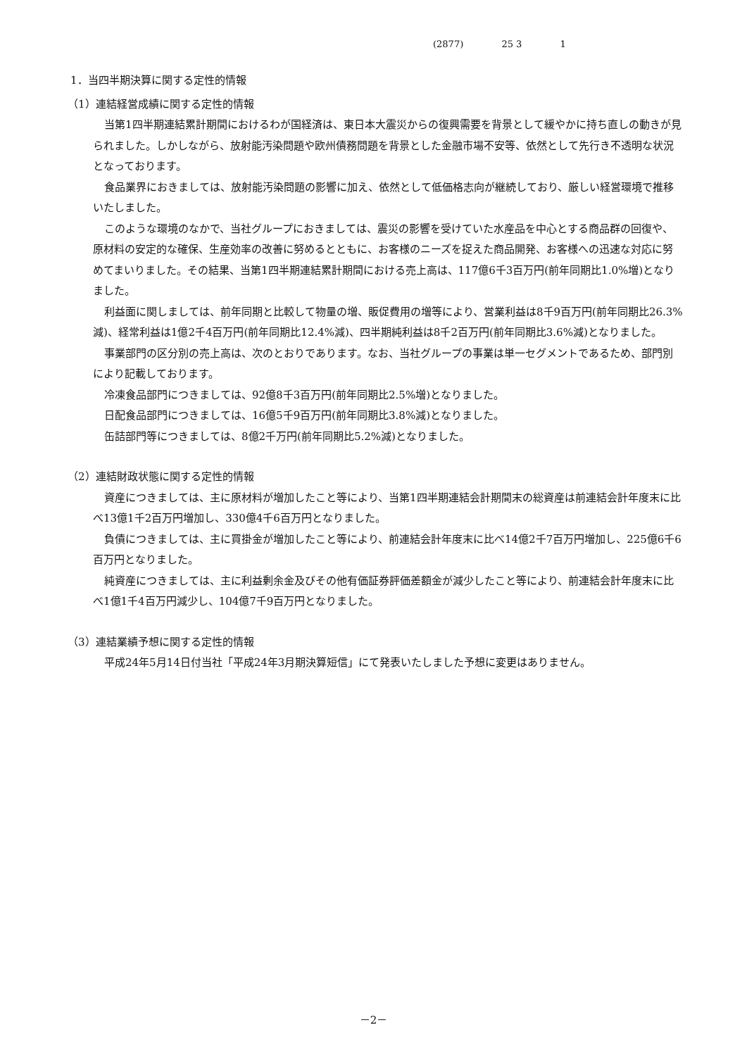(2877) 25 3 1
1．当四半期決算に関する定性的情報
（1）連結経営成績に関する定性的情報
当第1四半期連結累計期間におけるわが国経済は、東日本大震災からの復興需要を背景として緩やかに持ち直しの動きが見られました。しかしながら、放射能汚染問題や欧州債務問題を背景とした金融市場不安等、依然として先行き不透明な状況となっております。
食品業界におきましては、放射能汚染問題の影響に加え、依然として低価格志向が継続しており、厳しい経営環境で推移いたしました。
このような環境のなかで、当社グループにおきましては、震災の影響を受けていた水産品を中心とする商品群の回復や、原材料の安定的な確保、生産効率の改善に努めるとともに、お客様のニーズを捉えた商品開発、お客様への迅速な対応に努めてまいりました。その結果、当第1四半期連結累計期間における売上高は、117億6千3百万円(前年同期比1.0%増)となりました。
利益面に関しましては、前年同期と比較して物量の増、販促費用の増等により、営業利益は8千9百万円(前年同期比26.3%減)、経常利益は1億2千4百万円(前年同期比12.4%減)、四半期純利益は8千2百万円(前年同期比3.6%減)となりました。
事業部門の区分別の売上高は、次のとおりであります。なお、当社グループの事業は単一セグメントであるため、部門別により記載しております。
冷凍食品部門につきましては、92億8千3百万円(前年同期比2.5%増)となりました。
日配食品部門につきましては、16億5千9百万円(前年同期比3.8%減)となりました。
缶詰部門等につきましては、8億2千万円(前年同期比5.2%減)となりました。
（2）連結財政状態に関する定性的情報
資産につきましては、主に原材料が増加したこと等により、当第1四半期連結会計期間末の総資産は前連結会計年度末に比べ13億1千2百万円増加し、330億4千6百万円となりました。
負債につきましては、主に買掛金が増加したこと等により、前連結会計年度末に比べ14億2千7百万円増加し、225億6千6百万円となりました。
純資産につきましては、主に利益剰余金及びその他有価証券評価差額金が減少したこと等により、前連結会計年度末に比べ1億1千4百万円減少し、104億7千9百万円となりました。
（3）連結業績予想に関する定性的情報
平成24年5月14日付当社「平成24年3月期決算短信」にて発表いたしました予想に変更はありません。
－2－